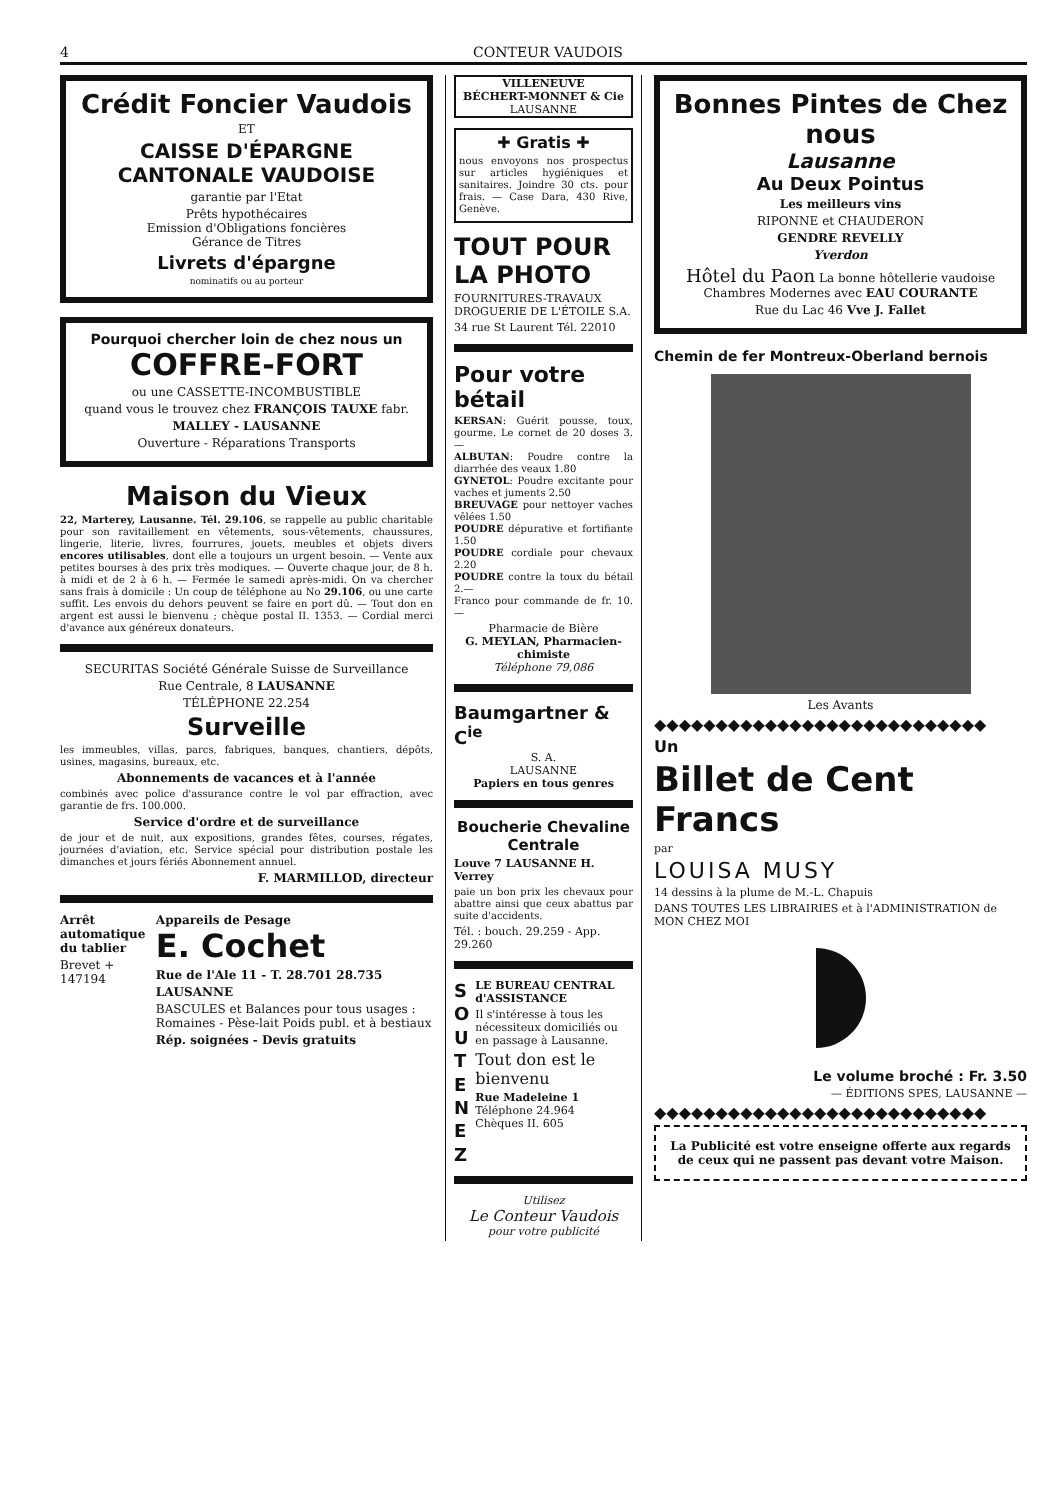4 CONTEUR VAUDOIS
Crédit Foncier Vaudois
ET
CAISSE D'ÉPARGNE CANTONALE VAUDOISE
garantie par l'Etat
Prêts hypothécaires
Emission d'Obligations foncières
Gérance de Titres
Livrets d'épargne
nominatifs ou au porteur
Pourquoi chercher loin de chez nous un
COFFRE-FORT
ou une CASSETTE-INCOMBUSTIBLE
quand vous le trouvez chez FRANÇOIS TAUXE fabr.
MALLEY - LAUSANNE
Ouverture - Réparations Transports
Maison du Vieux
22, Marterey, Lausanne. Tél. 29.106, se rappelle au public charitable pour son ravitaillement en vêtements, sous-vêtements, chaussures, lingerie, literie, livres, fourrures, jouets, meubles et objets divers encores utilisables, dont elle a toujours un urgent besoin. — Vente aux petites bourses à des prix très modiques. — Ouverte chaque jour, de 8 h. à midi et de 2 à 6 h. — Fermée le samedi après-midi. On va chercher sans frais à domicile : Un coup de téléphone au No 29.106, ou une carte suffit. Les envois du dehors peuvent se faire en port dû. — Tout don en argent est aussi le bienvenu ; chèque postal II. 1353. — Cordial merci d'avance aux généreux donateurs.
SECURITAS Société Générale Suisse de Surveillance
Rue Centrale, 8 LAUSANNE
TÉLÉPHONE 22.254
Surveille
les immeubles, villas, parcs, fabriques, banques, chantiers, dépôts, usines, magasins, bureaux, etc.
Abonnements de vacances et à l'année
combinés avec police d'assurance contre le vol par effraction, avec garantie de frs. 100.000.
Service d'ordre et de surveillance
de jour et de nuit, aux expositions, grandes fêtes, courses, régates, journées d'aviation, etc. Service spécial pour distribution postale les dimanches et jours fériés Abonnement annuel.
F. MARMILLOD, directeur
Arrêt automatique du tablier
Brevet + 147194
Appareils de Pesage
E. Cochet
Rue de l'Ale 11 - T. 28.701 28.735
LAUSANNE
BASCULES et Balances pour tous usages : Romaines - Pèse-lait Poids publ. et à bestiaux
Rép. soignées - Devis gratuits
VILLENEUVE
BÉCHERT-MONNET & Cie
LAUSANNE
✚ Gratis ✚
nous envoyons nos prospectus sur articles hygiéniques et sanitaires. Joindre 30 cts. pour frais. — Case Dara, 430 Rive, Genève.
TOUT POUR LA PHOTO
FOURNITURES-TRAVAUX DROGUERIE DE L'ÉTOILE S.A.
34 rue St Laurent Tél. 22010
Pour votre bétail
KERSAN: Guérit pousse, toux, gourme. Le cornet de 20 doses 3.—
ALBUTAN: Poudre contre la diarrhée des veaux 1.80
GYNETOL: Poudre excitante pour vaches et juments 2.50
BREUVAGE pour nettoyer vaches vêlées 1.50
POUDRE dépurative et fortifiante 1.50
POUDRE cordiale pour chevaux 2.20
POUDRE contre la toux du bétail 2.—
Franco pour commande de fr. 10.—
Pharmacie de Bière
G. MEYLAN, Pharmacien-chimiste
Téléphone 79,086
Baumgartner & C<sup>ie</sup>
S. A.
LAUSANNE
Papiers en tous genres
Boucherie Chevaline Centrale
Louve 7 LAUSANNE H. Verrey
paie un bon prix les chevaux pour abattre ainsi que ceux abattus par suite d'accidents.
Tél. : bouch. 29.259 - App. 29.260
S
O
U
T
E
N
E
Z
LE BUREAU CENTRAL d'ASSISTANCE
Il s'intéresse à tous les nécessiteux domiciliés ou en passage à Lausanne.
Tout don est le bienvenu
Rue Madeleine 1
Téléphone 24.964
Chèques II. 605
Utilisez
Le Conteur Vaudois
pour votre publicité
Bonnes Pintes de Chez nous
Lausanne
Au Deux Pointus
Les meilleurs vins
RIPONNE et CHAUDERON
GENDRE REVELLY
Yverdon
Hôtel du Paon La bonne hôtellerie vaudoise Chambres Modernes avec EAU COURANTE
Rue du Lac 46 Vve J. Fallet
Chemin de fer Montreux-Oberland bernois
Les Avants
◆◆◆◆◆◆◆◆◆◆◆◆◆◆◆◆◆◆◆◆◆◆◆◆◆◆◆
Un
Billet de Cent Francs
par
LOUISA MUSY
14 dessins à la plume de M.-L. Chapuis
DANS TOUTES LES LIBRAIRIES et à l'ADMINISTRATION de MON CHEZ MOI
Le volume broché : Fr. 3.50
— ÉDITIONS SPES, LAUSANNE —
◆◆◆◆◆◆◆◆◆◆◆◆◆◆◆◆◆◆◆◆◆◆◆◆◆◆◆
La Publicité est votre enseigne offerte aux regards de ceux qui ne passent pas devant votre Maison.